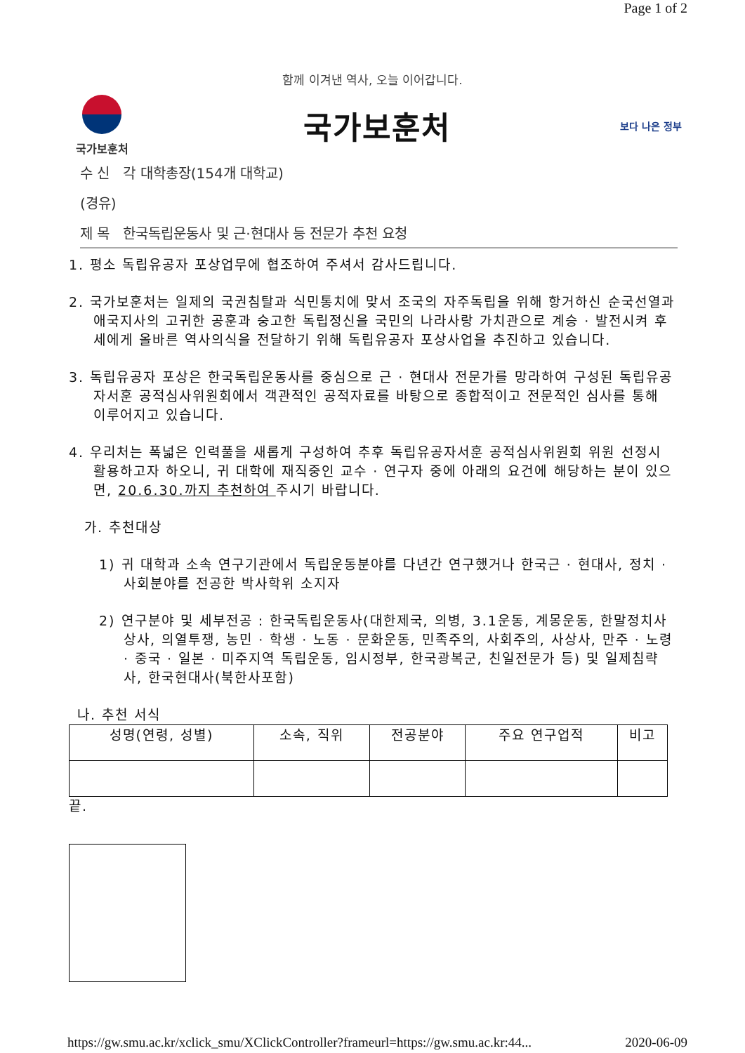Page 1 of 2
함께 이겨낸 역사, 오늘 이어갑니다.
국가보훈처
국가보훈처
보다 나은 정부
수 신 각 대학총장(154개 대학교)
(경유)
제 목 한국독립운동사 및 근·현대사 등 전문가 추천 요청
1. 평소 독립유공자 포상업무에 협조하여 주셔서 감사드립니다.
2. 국가보훈처는 일제의 국권침탈과 식민통치에 맞서 조국의 자주독립을 위해 항거하신 순국선열과 애국지사의 고귀한 공훈과 숭고한 독립정신을 국민의 나라사랑 가치관으로 계승 · 발전시켜 후세에게 올바른 역사의식을 전달하기 위해 독립유공자 포상사업을 추진하고 있습니다.
3. 독립유공자 포상은 한국독립운동사를 중심으로 근 · 현대사 전문가를 망라하여 구성된 독립유공자서훈 공적심사위원회에서 객관적인 공적자료를 바탕으로 종합적이고 전문적인 심사를 통해 이루어지고 있습니다.
4. 우리처는 폭넓은 인력풀을 새롭게 구성하여 추후 독립유공자서훈 공적심사위원회 위원 선정시 활용하고자 하오니, 귀 대학에 재직중인 교수 · 연구자 중에 아래의 요건에 해당하는 분이 있으면, 20.6.30.까지 추천하여 주시기 바랍니다.
가. 추천대상
1) 귀 대학과 소속 연구기관에서 독립운동분야를 다년간 연구했거나 한국근 · 현대사, 정치 · 사회분야를 전공한 박사학위 소지자
2) 연구분야 및 세부전공 : 한국독립운동사(대한제국, 의병, 3.1운동, 계몽운동, 한말정치사상사, 의열투쟁, 농민 · 학생 · 노동 · 문화운동, 민족주의, 사회주의, 사상사, 만주 · 노령 · 중국 · 일본 · 미주지역 독립운동, 임시정부, 한국광복군, 친일전문가 등) 및 일제침략사, 한국현대사(북한사포함)
나. 추천 서식
| 성명(연령, 성별) | 소속, 직위 | 전공분야 | 주요 연구업적 | 비고 |
끝.
https://gw.smu.ac.kr/xclick_smu/XClickController?frameurl=https://gw.smu.ac.kr:44... 2020-06-09